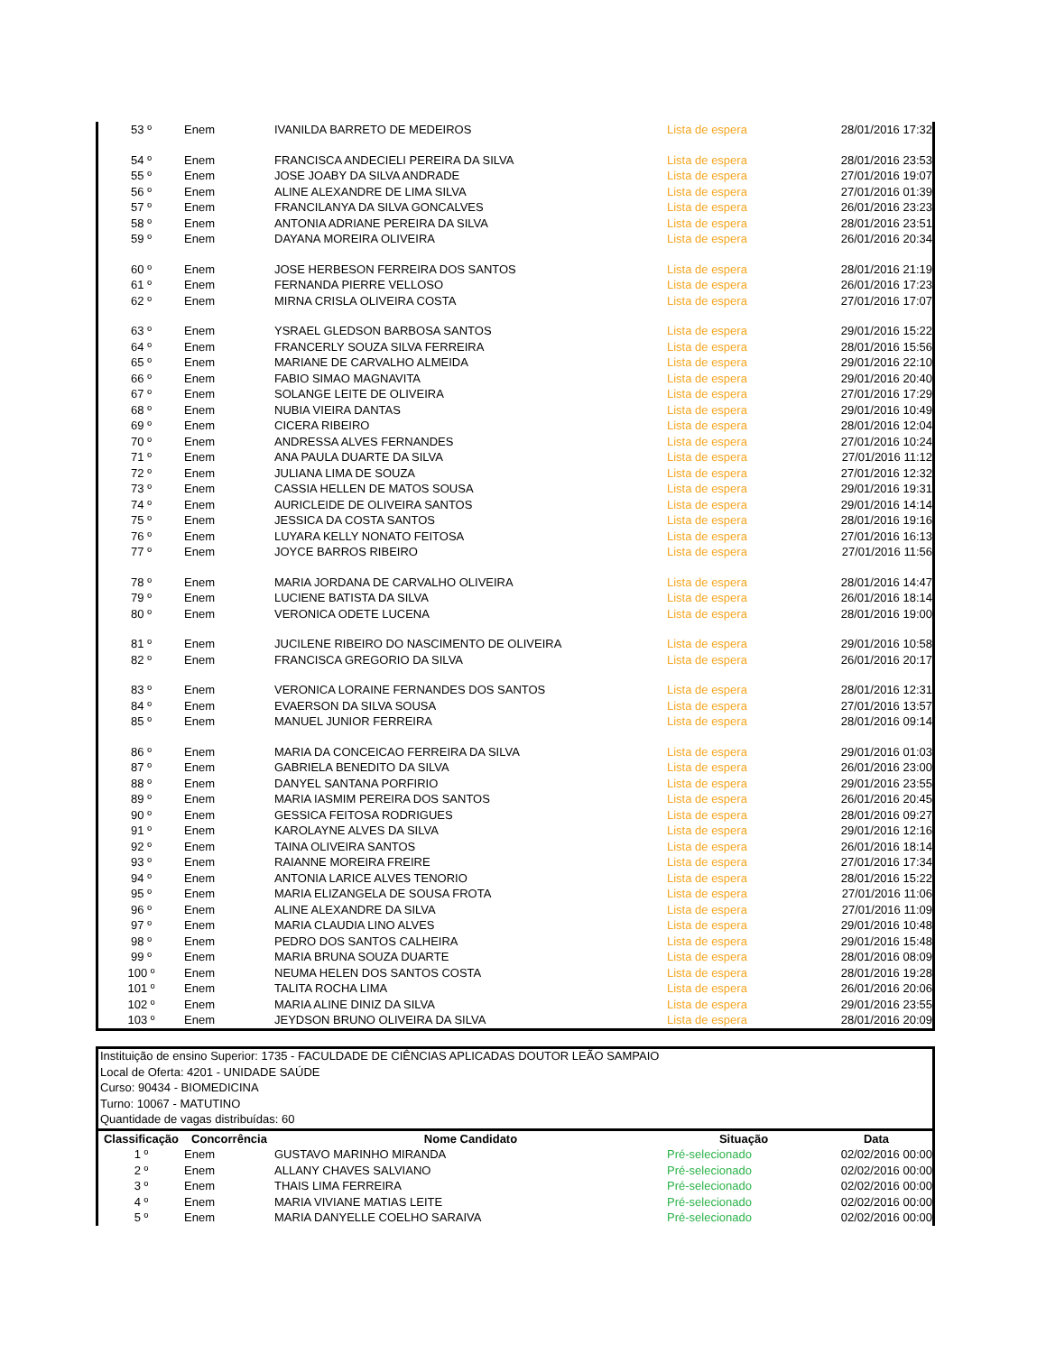| 53 º | Enem | IVANILDA BARRETO DE MEDEIROS | Lista de espera | 28/01/2016 17:32 |
| 54 º | Enem | FRANCISCA ANDECIELI PEREIRA DA SILVA | Lista de espera | 28/01/2016 23:53 |
| 55 º | Enem | JOSE JOABY DA SILVA ANDRADE | Lista de espera | 27/01/2016 19:07 |
| 56 º | Enem | ALINE ALEXANDRE DE LIMA SILVA | Lista de espera | 27/01/2016 01:39 |
| 57 º | Enem | FRANCILANYA DA SILVA GONCALVES | Lista de espera | 26/01/2016 23:23 |
| 58 º | Enem | ANTONIA ADRIANE PEREIRA DA SILVA | Lista de espera | 28/01/2016 23:51 |
| 59 º | Enem | DAYANA MOREIRA OLIVEIRA | Lista de espera | 26/01/2016 20:34 |
| 60 º | Enem | JOSE HERBESON FERREIRA DOS SANTOS | Lista de espera | 28/01/2016 21:19 |
| 61 º | Enem | FERNANDA PIERRE VELLOSO | Lista de espera | 26/01/2016 17:23 |
| 62 º | Enem | MIRNA CRISLA OLIVEIRA COSTA | Lista de espera | 27/01/2016 17:07 |
| 63 º | Enem | YSRAEL GLEDSON BARBOSA SANTOS | Lista de espera | 29/01/2016 15:22 |
| 64 º | Enem | FRANCERLY SOUZA SILVA FERREIRA | Lista de espera | 28/01/2016 15:56 |
| 65 º | Enem | MARIANE DE CARVALHO ALMEIDA | Lista de espera | 29/01/2016 22:10 |
| 66 º | Enem | FABIO SIMAO MAGNAVITA | Lista de espera | 29/01/2016 20:40 |
| 67 º | Enem | SOLANGE LEITE DE OLIVEIRA | Lista de espera | 27/01/2016 17:29 |
| 68 º | Enem | NUBIA VIEIRA DANTAS | Lista de espera | 29/01/2016 10:49 |
| 69 º | Enem | CICERA RIBEIRO | Lista de espera | 28/01/2016 12:04 |
| 70 º | Enem | ANDRESSA ALVES FERNANDES | Lista de espera | 27/01/2016 10:24 |
| 71 º | Enem | ANA PAULA DUARTE DA SILVA | Lista de espera | 27/01/2016 11:12 |
| 72 º | Enem | JULIANA LIMA DE SOUZA | Lista de espera | 27/01/2016 12:32 |
| 73 º | Enem | CASSIA HELLEN DE MATOS SOUSA | Lista de espera | 29/01/2016 19:31 |
| 74 º | Enem | AURICLEIDE DE OLIVEIRA SANTOS | Lista de espera | 29/01/2016 14:14 |
| 75 º | Enem | JESSICA DA COSTA SANTOS | Lista de espera | 28/01/2016 19:16 |
| 76 º | Enem | LUYARA KELLY NONATO FEITOSA | Lista de espera | 27/01/2016 16:13 |
| 77 º | Enem | JOYCE BARROS RIBEIRO | Lista de espera | 27/01/2016 11:56 |
| 78 º | Enem | MARIA JORDANA DE CARVALHO OLIVEIRA | Lista de espera | 28/01/2016 14:47 |
| 79 º | Enem | LUCIENE BATISTA DA SILVA | Lista de espera | 26/01/2016 18:14 |
| 80 º | Enem | VERONICA ODETE LUCENA | Lista de espera | 28/01/2016 19:00 |
| 81 º | Enem | JUCILENE RIBEIRO DO NASCIMENTO DE OLIVEIRA | Lista de espera | 29/01/2016 10:58 |
| 82 º | Enem | FRANCISCA GREGORIO DA SILVA | Lista de espera | 26/01/2016 20:17 |
| 83 º | Enem | VERONICA LORAINE FERNANDES DOS SANTOS | Lista de espera | 28/01/2016 12:31 |
| 84 º | Enem | EVAERSON DA SILVA SOUSA | Lista de espera | 27/01/2016 13:57 |
| 85 º | Enem | MANUEL JUNIOR FERREIRA | Lista de espera | 28/01/2016 09:14 |
| 86 º | Enem | MARIA DA CONCEICAO FERREIRA DA SILVA | Lista de espera | 29/01/2016 01:03 |
| 87 º | Enem | GABRIELA BENEDITO DA SILVA | Lista de espera | 26/01/2016 23:00 |
| 88 º | Enem | DANYEL SANTANA PORFIRIO | Lista de espera | 29/01/2016 23:55 |
| 89 º | Enem | MARIA IASMIM PEREIRA DOS SANTOS | Lista de espera | 26/01/2016 20:45 |
| 90 º | Enem | GESSICA FEITOSA RODRIGUES | Lista de espera | 28/01/2016 09:27 |
| 91 º | Enem | KAROLAYNE ALVES DA SILVA | Lista de espera | 29/01/2016 12:16 |
| 92 º | Enem | TAINA OLIVEIRA SANTOS | Lista de espera | 26/01/2016 18:14 |
| 93 º | Enem | RAIANNE MOREIRA FREIRE | Lista de espera | 27/01/2016 17:34 |
| 94 º | Enem | ANTONIA LARICE ALVES TENORIO | Lista de espera | 28/01/2016 15:22 |
| 95 º | Enem | MARIA ELIZANGELA DE SOUSA FROTA | Lista de espera | 27/01/2016 11:06 |
| 96 º | Enem | ALINE ALEXANDRE DA SILVA | Lista de espera | 27/01/2016 11:09 |
| 97 º | Enem | MARIA CLAUDIA LINO ALVES | Lista de espera | 29/01/2016 10:48 |
| 98 º | Enem | PEDRO DOS SANTOS CALHEIRA | Lista de espera | 29/01/2016 15:48 |
| 99 º | Enem | MARIA BRUNA SOUZA DUARTE | Lista de espera | 28/01/2016 08:09 |
| 100 º | Enem | NEUMA HELEN DOS SANTOS COSTA | Lista de espera | 28/01/2016 19:28 |
| 101 º | Enem | TALITA ROCHA LIMA | Lista de espera | 26/01/2016 20:06 |
| 102 º | Enem | MARIA ALINE DINIZ DA SILVA | Lista de espera | 29/01/2016 23:55 |
| 103 º | Enem | JEYDSON BRUNO OLIVEIRA DA SILVA | Lista de espera | 28/01/2016 20:09 |
Instituição de ensino Superior: 1735 - FACULDADE DE CIÊNCIAS APLICADAS DOUTOR LEÃO SAMPAIO
Local de Oferta: 4201 - UNIDADE SAÚDE
Curso: 90434 - BIOMEDICINA
Turno: 10067 - MATUTINO
Quantidade de vagas distribuídas: 60
| Classificação | Concorrência | Nome Candidato | Situação | Data |
| --- | --- | --- | --- | --- |
| 1 º | Enem | GUSTAVO MARINHO MIRANDA | Pré-selecionado | 02/02/2016 00:00 |
| 2 º | Enem | ALLANY CHAVES SALVIANO | Pré-selecionado | 02/02/2016 00:00 |
| 3 º | Enem | THAIS LIMA FERREIRA | Pré-selecionado | 02/02/2016 00:00 |
| 4 º | Enem | MARIA VIVIANE MATIAS LEITE | Pré-selecionado | 02/02/2016 00:00 |
| 5 º | Enem | MARIA DANYELLE COELHO SARAIVA | Pré-selecionado | 02/02/2016 00:00 |